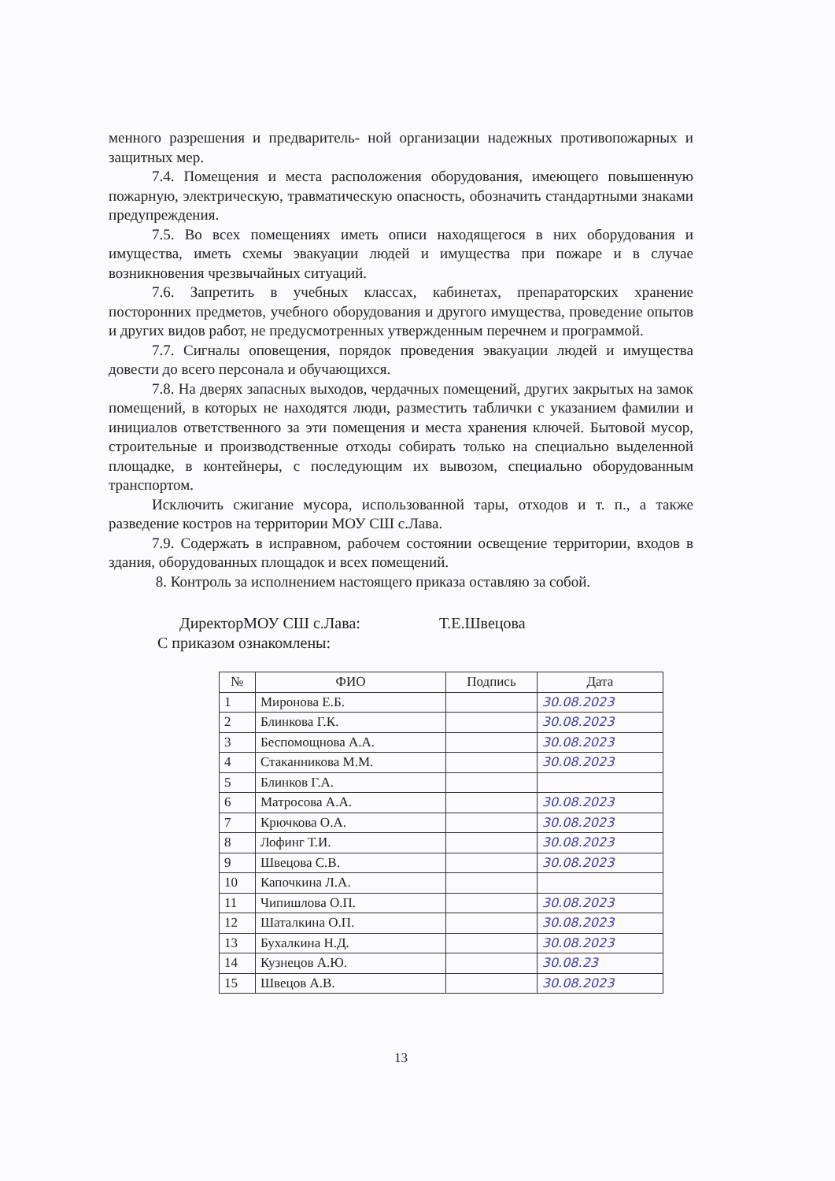менного разрешения и предваритель- ной организации надежных противопожарных и защитных мер.
7.4. Помещения и места расположения оборудования, имеющего повышенную пожарную, электрическую, травматическую опасность, обозначить стандартными знаками предупреждения.
7.5. Во всех помещениях иметь описи находящегося в них оборудования и имущества, иметь схемы эвакуации людей и имущества при пожаре и в случае возникновения чрезвычайных ситуаций.
7.6. Запретить в учебных классах, кабинетах, препараторских хранение посторонних предметов, учебного оборудования и другого имущества, проведение опытов и других видов работ, не предусмотренных утвержденным перечнем и программой.
7.7. Сигналы оповещения, порядок проведения эвакуации людей и имущества довести до всего персонала и обучающихся.
7.8. На дверях запасных выходов, чердачных помещений, других закрытых на замок помещений, в которых не находятся люди, разместить таблички с указанием фамилии и инициалов ответственного за эти помещения и места хранения ключей. Бытовой мусор, строительные и производственные отходы собирать только на специально выделенной площадке, в контейнеры, с последующим их вывозом, специально оборудованным транспортом.
Исключить сжигание мусора, использованной тары, отходов и т. п., а также разведение костров на территории МОУ СШ с.Лава.
7.9. Содержать в исправном, рабочем состоянии освещение территории, входов в здания, оборудованных площадок и всех помещений.
8. Контроль за исполнением настоящего приказа оставляю за собой.
ДиректорМОУ СШ с.Лава: Т.Е.Швецова
С приказом ознакомлены:
| № | ФИО | Подпись | Дата |
| --- | --- | --- | --- |
| 1 | Миронова Е.Б. | | 30.08.2023 |
| 2 | Блинкова Г.К. | | 30.08.2023 |
| 3 | Беспомощнова А.А. | | 30.08.2023 |
| 4 | Стаканникова М.М. | | 30.08.2023 |
| 5 | Блинков Г.А. | | |
| 6 | Матросова А.А. | | 30.08.2023 |
| 7 | Крючкова О.А. | | 30.08.2023 |
| 8 | Лофинг Т.И. | | 30.08.2023 |
| 9 | Швецова С.В. | | 30.08.2023 |
| 10 | Капочкина Л.А. | | |
| 11 | Чипишлова О.П. | | 30.08.2023 |
| 12 | Шаталкина О.П. | | 30.08.2023 |
| 13 | Бухалкина Н.Д. | | 30.08.2023 |
| 14 | Кузнецов А.Ю. | | 30.08.23 |
| 15 | Швецов А.В. | | 30.08.2023 |
13